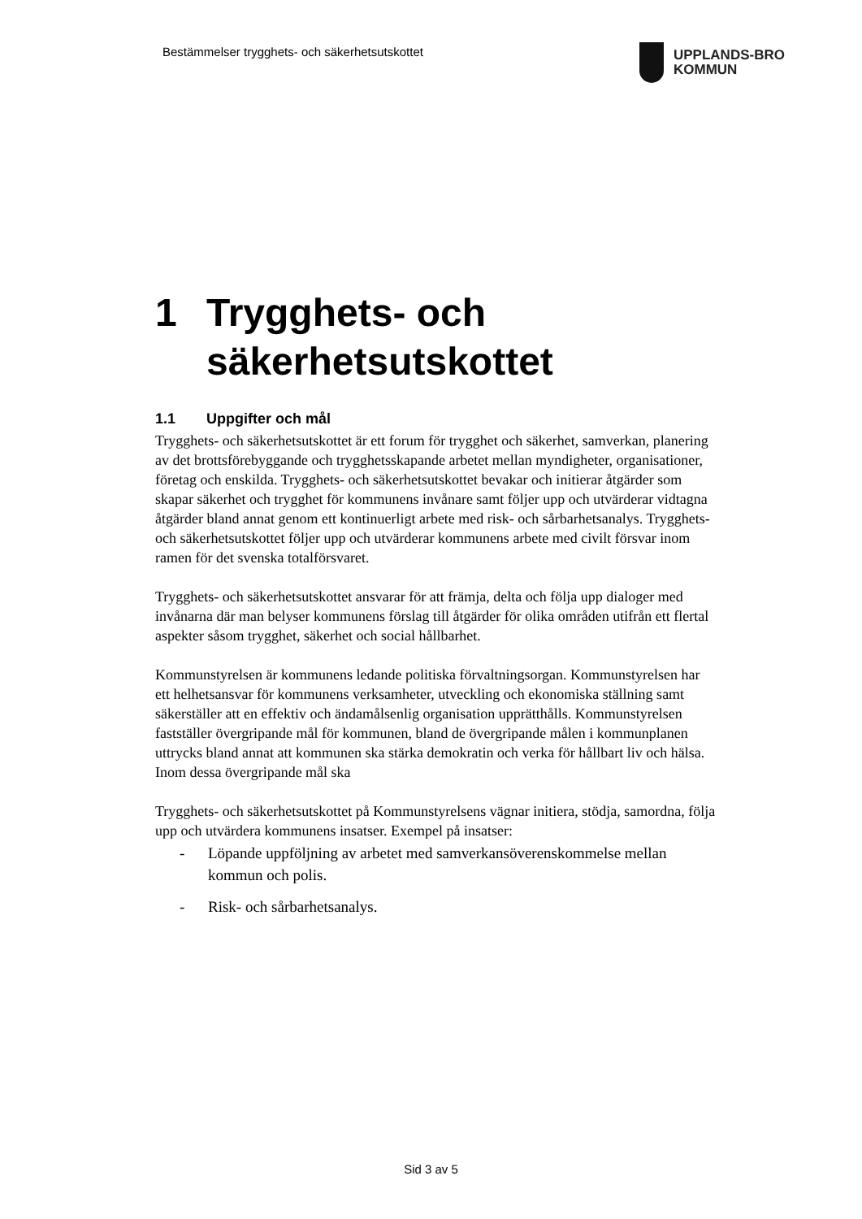Bestämmelser trygghets- och säkerhetsutskottet
UPPLANDS-BRO
KOMMUN
1 Trygghets- och säkerhetsutskottet
1.1 Uppgifter och mål
Trygghets- och säkerhetsutskottet är ett forum för trygghet och säkerhet, samverkan, planering av det brottsförebyggande och trygghetsskapande arbetet mellan myndigheter, organisationer, företag och enskilda. Trygghets- och säkerhetsutskottet bevakar och initierar åtgärder som skapar säkerhet och trygghet för kommunens invånare samt följer upp och utvärderar vidtagna åtgärder bland annat genom ett kontinuerligt arbete med risk- och sårbarhetsanalys. Trygghets- och säkerhetsutskottet följer upp och utvärderar kommunens arbete med civilt försvar inom ramen för det svenska totalförsvaret.
Trygghets- och säkerhetsutskottet ansvarar för att främja, delta och följa upp dialoger med invånarna där man belyser kommunens förslag till åtgärder för olika områden utifrån ett flertal aspekter såsom trygghet, säkerhet och social hållbarhet.
Kommunstyrelsen är kommunens ledande politiska förvaltningsorgan. Kommunstyrelsen har ett helhetsansvar för kommunens verksamheter, utveckling och ekonomiska ställning samt säkerställer att en effektiv och ändamålsenlig organisation upprätthålls. Kommunstyrelsen fastställer övergripande mål för kommunen, bland de övergripande målen i kommunplanen uttrycks bland annat att kommunen ska stärka demokratin och verka för hållbart liv och hälsa. Inom dessa övergripande mål ska
Trygghets- och säkerhetsutskottet på Kommunstyrelsens vägnar initiera, stödja, samordna, följa upp och utvärdera kommunens insatser. Exempel på insatser:
- Löpande uppföljning av arbetet med samverkansöverenskommelse mellan kommun och polis.
- Risk- och sårbarhetsanalys.
Sid 3 av 5